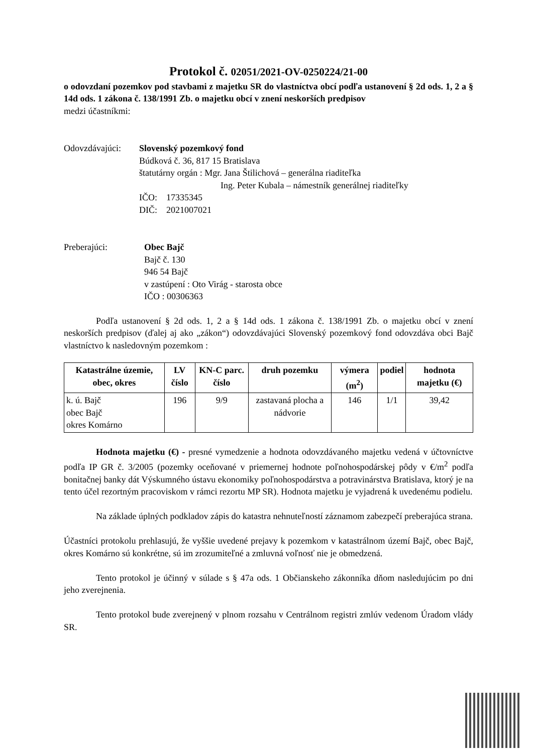Protokol č. 02051/2021-OV-0250224/21-00
o odovzdaní pozemkov pod stavbami z majetku SR do vlastníctva obcí podľa ustanovení § 2d ods. 1, 2 a § 14d ods. 1 zákona č. 138/1991 Zb. o majetku obcí v znení neskorších predpisov
medzi účastníkmi:
Odovzdávajúci:
Slovenský pozemkový fond
Búdková č. 36, 817 15 Bratislava
štatutárny orgán : Mgr. Jana Štilichová – generálna riaditeľka
Ing. Peter Kubala – námestník generálnej riaditeľky
IČO: 17335345
DIČ: 2021007021
Preberajúci: Obec Bajč
Bajč č. 130
946 54 Bajč
v zastúpení : Oto Virág - starosta obce
IČO : 00306363
Podľa ustanovení § 2d ods. 1, 2 a § 14d ods. 1 zákona č. 138/1991 Zb. o majetku obcí v znení neskorších predpisov (ďalej aj ako „zákon“) odovzdávajúci Slovenský pozemkový fond odovzdáva obci Bajč vlastníctvo k nasledovným pozemkom :
| Katastrálne územie, obec, okres | LV číslo | KN-C parc. číslo | druh pozemku | výmera (m<sup>2</sup>) | podiel | hodnota majetku (€) |
| --- | --- | --- | --- | --- | --- | --- |
| k. ú. Bajč obec Bajč okres Komárno | 196 | 9/9 | zastavaná plocha a nádvorie | 146 | 1/1 | 39,42 |
Hodnota majetku (€) - presné vymedzenie a hodnota odovzdávaného majetku vedená v účtovníctve podľa IP GR č. 3/2005 (pozemky oceňované v priemernej hodnote poľnohospodárskej pôdy v €/m<sup>2</sup> podľa bonitačnej banky dát Výskumného ústavu ekonomiky poľnohospodárstva a potravinárstva Bratislava, ktorý je na tento účel rezortným pracoviskom v rámci rezortu MP SR). Hodnota majetku je vyjadrená k uvedenému podielu.
Na základe úplných podkladov zápis do katastra nehnuteľností záznamom zabezpečí preberajúca strana.
Účastníci protokolu prehlasujú, že vyššie uvedené prejavy k pozemkom v katastrálnom území Bajč, obec Bajč, okres Komárno sú konkrétne, sú im zrozumiteľné a zmluvná voľnosť nie je obmedzená.
Tento protokol je účinný v súlade s § 47a ods. 1 Občianskeho zákonníka dňom nasledujúcim po dni jeho zverejnenia.
Tento protokol bude zverejnený v plnom rozsahu v Centrálnom registri zmlúv vedenom Úradom vlády SR.